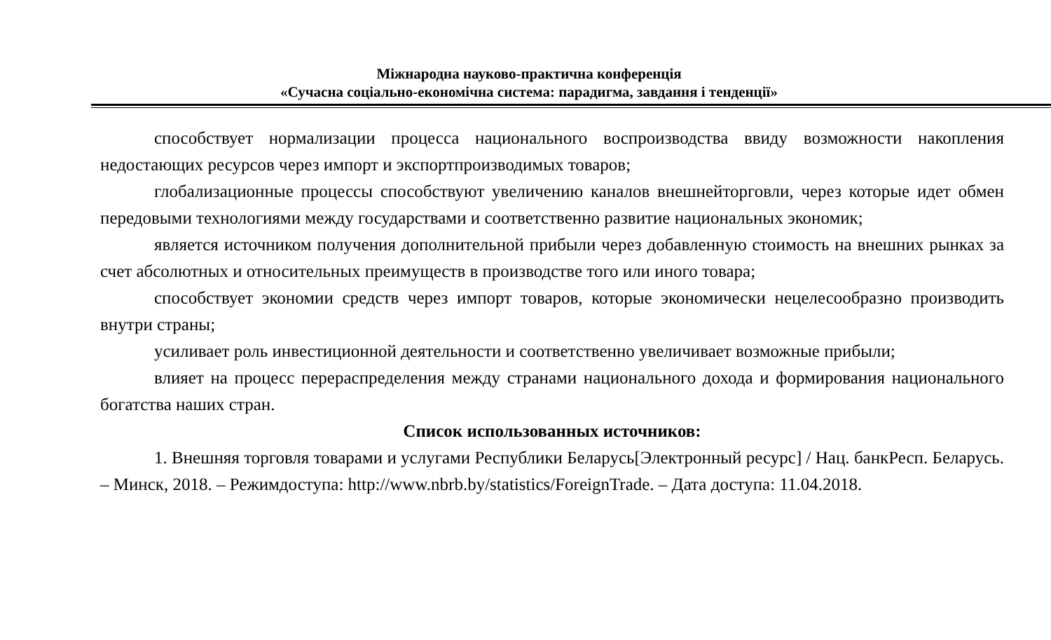Міжнародна науково-практична конференція
«Сучасна соціально-економічна система: парадигма, завдання і тенденції»
способствует нормализации процесса национального воспроизводства ввиду возможности накопления недостающих ресурсов через импорт и экспортпроизводимых товаров;
глобализационные процессы способствуют увеличению каналов внешнейторговли, через которые идет обмен передовыми технологиями между государствами и соответственно развитие национальных экономик;
является источником получения дополнительной прибыли через добавленную стоимость на внешних рынках за счет абсолютных и относительных преимуществ в производстве того или иного товара;
способствует экономии средств через импорт товаров, которые экономически нецелесообразно производить внутри страны;
усиливает роль инвестиционной деятельности и соответственно увеличивает возможные прибыли;
влияет на процесс перераспределения между странами национального дохода и формирования национального богатства наших стран.
Список использованных источников:
1. Внешняя торговля товарами и услугами Республики Беларусь[Электронный ресурс] / Нац. банкРесп. Беларусь. – Минск, 2018. – Режимдоступа: http://www.nbrb.by/statistics/ForeignTrade. – Дата доступа: 11.04.2018.